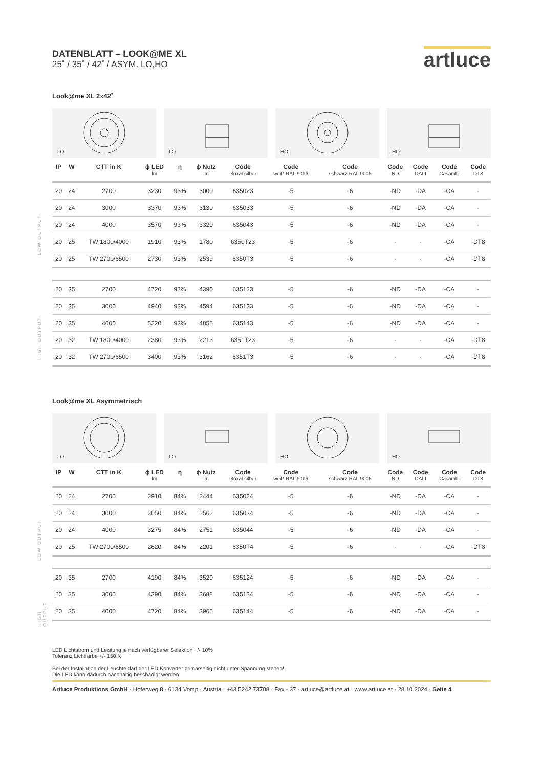DATENBLATT – LOOK@ME XL
25˚ / 35˚ / 42˚ / ASYM. LO,HO
artluce
Look@me XL 2x42˚
LO
LO
HO
HO
LOW OUTPUT
HIGH OUTPUT
| IP | W | CTT in K | ϕ LED lm | η | ϕ Nutz lm | Code eloxal silber | Code weiß RAL 9016 | Code schwarz RAL 9005 | Code ND | Code DALI | Code Casambi | Code DT8 |
| --- | --- | --- | --- | --- | --- | --- | --- | --- | --- | --- | --- | --- |
| 20 | 24 | 2700 | 3230 | 93% | 3000 | 635023 | -5 | -6 | -ND | -DA | -CA | - |
| 20 | 24 | 3000 | 3370 | 93% | 3130 | 635033 | -5 | -6 | -ND | -DA | -CA | - |
| 20 | 24 | 4000 | 3570 | 93% | 3320 | 635043 | -5 | -6 | -ND | -DA | -CA | - |
| 20 | 25 | TW 1800/4000 | 1910 | 93% | 1780 | 6350T23 | -5 | -6 | - | - | -CA | -DT8 |
| 20 | 25 | TW 2700/6500 | 2730 | 93% | 2539 | 6350T3 | -5 | -6 | - | - | -CA | -DT8 |
| 20 | 35 | 2700 | 4720 | 93% | 4390 | 635123 | -5 | -6 | -ND | -DA | -CA | - |
| 20 | 35 | 3000 | 4940 | 93% | 4594 | 635133 | -5 | -6 | -ND | -DA | -CA | - |
| 20 | 35 | 4000 | 5220 | 93% | 4855 | 635143 | -5 | -6 | -ND | -DA | -CA | - |
| 20 | 32 | TW 1800/4000 | 2380 | 93% | 2213 | 6351T23 | -5 | -6 | - | - | -CA | -DT8 |
| 20 | 32 | TW 2700/6500 | 3400 | 93% | 3162 | 6351T3 | -5 | -6 | - | - | -CA | -DT8 |
Look@me XL Asymmetrisch
LO
LO
HO
HO
LOW OUTPUT
HIGH OUTPUT
| IP | W | CTT in K | ϕ LED lm | η | ϕ Nutz lm | Code eloxal silber | Code weiß RAL 9016 | Code schwarz RAL 9005 | Code ND | Code DALI | Code Casambi | Code DT8 |
| --- | --- | --- | --- | --- | --- | --- | --- | --- | --- | --- | --- | --- |
| 20 | 24 | 2700 | 2910 | 84% | 2444 | 635024 | -5 | -6 | -ND | -DA | -CA | - |
| 20 | 24 | 3000 | 3050 | 84% | 2562 | 635034 | -5 | -6 | -ND | -DA | -CA | - |
| 20 | 24 | 4000 | 3275 | 84% | 2751 | 635044 | -5 | -6 | -ND | -DA | -CA | - |
| 20 | 25 | TW 2700/6500 | 2620 | 84% | 2201 | 6350T4 | -5 | -6 | - | - | -CA | -DT8 |
| 20 | 35 | 2700 | 4190 | 84% | 3520 | 635124 | -5 | -6 | -ND | -DA | -CA | - |
| 20 | 35 | 3000 | 4390 | 84% | 3688 | 635134 | -5 | -6 | -ND | -DA | -CA | - |
| 20 | 35 | 4000 | 4720 | 84% | 3965 | 635144 | -5 | -6 | -ND | -DA | -CA | - |
LED Lichtstrom und Leistung je nach verfügbarer Selektion +/- 10%
Toleranz Lichtfarbe +/- 150 K
Bei der Installation der Leuchte darf der LED Konverter primärseitig nicht unter Spannung stehen!
Die LED kann dadurch nachhaltig beschädigt werden.
Artluce Produktions GmbH · Hoferweg 8 · 6134 Vomp · Austria · +43 5242 73708 · Fax - 37 · artluce@artluce.at · www.artluce.at · 28.10.2024 · Seite 4